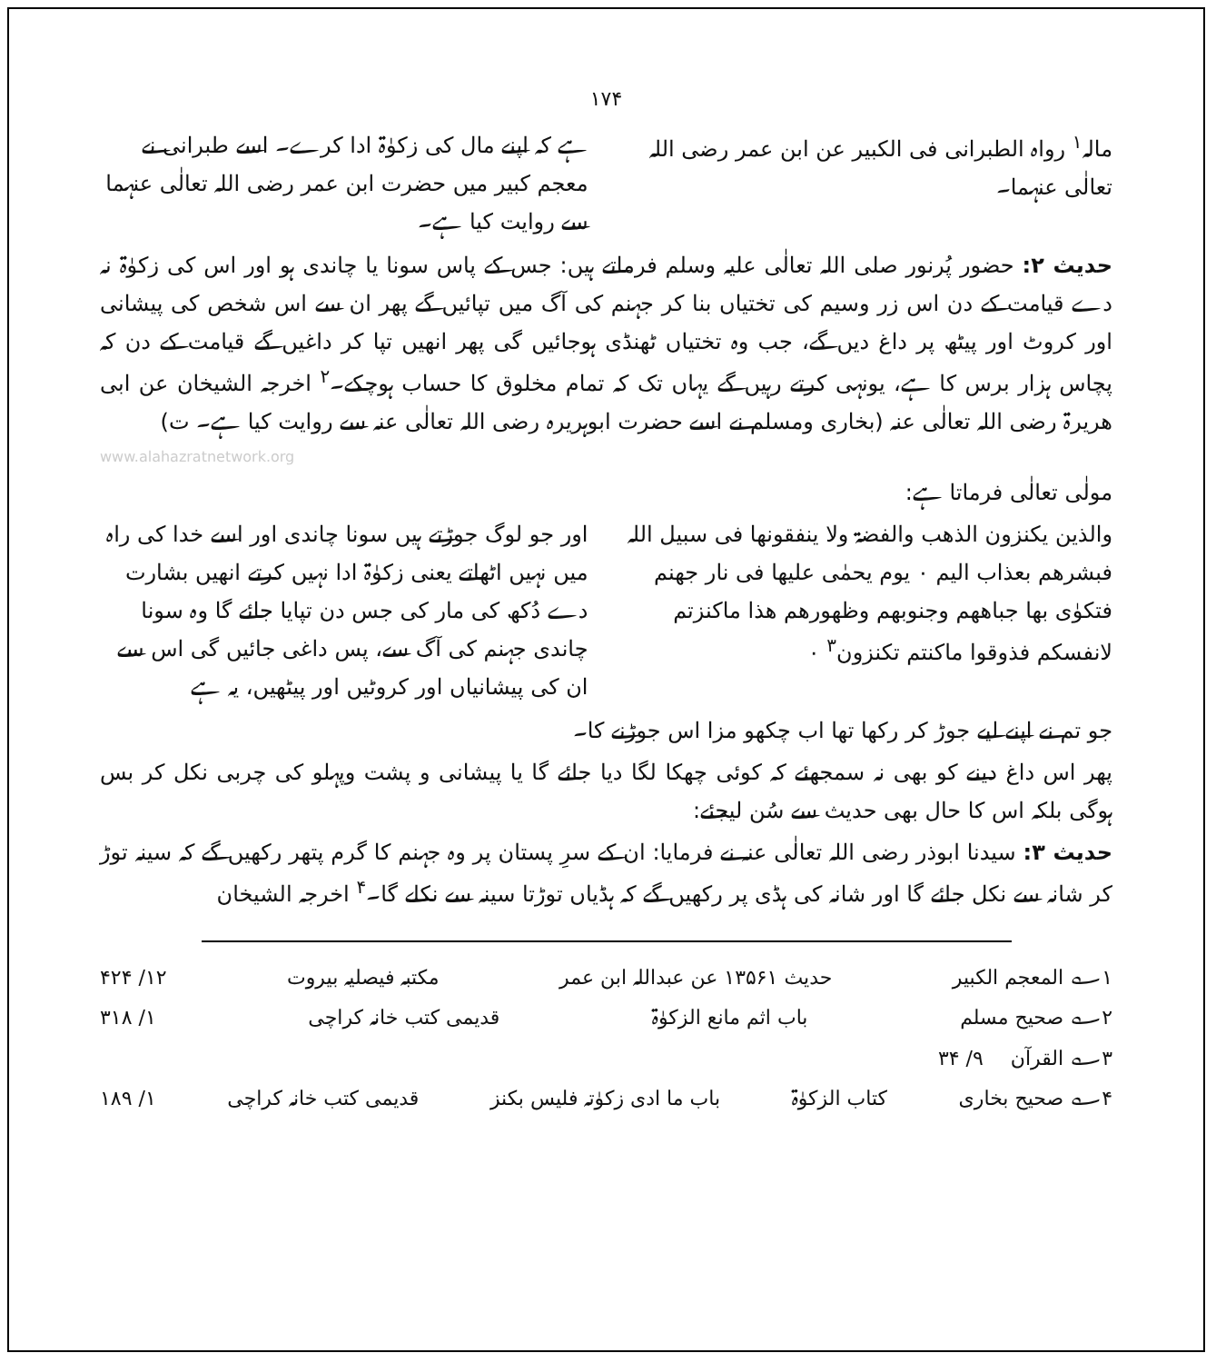۱۷۴
مالہ<sup>۱</sup> رواہ الطبرانی فی الکبیر عن ابن عمر رضی اللہ تعالٰی عنہما۔
ہے کہ اپنے مال کی زکوٰۃ ادا کرے۔ اسے طبرانی نے معجم کبیر میں حضرت ابن عمر رضی اللہ تعالٰی عنہما سے روایت کیا ہے۔
حدیث ۲: حضور پُرنور صلی اللہ تعالٰی علیہ وسلم فرماتے ہیں: جس کے پاس سونا یا چاندی ہو اور اس کی زکوٰۃ نہ دے قیامت کے دن اس زر وسیم کی تختیاں بنا کر جہنم کی آگ میں تپائیں گے پھر ان سے اس شخص کی پیشانی اور کروٹ اور پیٹھ پر داغ دیں گے، جب وہ تختیاں ٹھنڈی ہوجائیں گی پھر انھیں تپا کر داغیں گے قیامت کے دن کہ پچاس ہزار برس کا ہے، یونہی کرتے رہیں گے یہاں تک کہ تمام مخلوق کا حساب ہوچکے۔<sup>۲</sup> اخرجہ الشیخان عن ابی ھریرۃ رضی اللہ تعالٰی عنہ (بخاری ومسلم نے اسے حضرت ابوہریرہ رضی اللہ تعالٰی عنہ سے روایت کیا ہے۔ ت)
www.alahazratnetwork.org
مولٰی تعالٰی فرماتا ہے:
والذین یکنزون الذھب والفضۃ ولا ینفقونھا فی سبیل اللہ فبشرھم بعذاب الیم ۰ یوم یحمٰی علیھا فی نار جھنم فتکوٰی بھا جباھھم وجنوبھم وظھورھم ھذا ماکنزتم لانفسکم فذوقوا ماکنتم تکنزون<sup>۳</sup> ۰
اور جو لوگ جوڑتے ہیں سونا چاندی اور اسے خدا کی راہ میں نہیں اٹھاتے یعنی زکوٰۃ ادا نہیں کرتے انھیں بشارت دے دُکھ کی مار کی جس دن تپایا جائے گا وہ سونا چاندی جہنم کی آگ سے، پس داغی جائیں گی اس سے ان کی پیشانیاں اور کروٹیں اور پیٹھیں، یہ ہے
جو تم نے اپنے لیے جوڑ کر رکھا تھا اب چکھو مزا اس جوڑنے کا۔
پھر اس داغ دینے کو بھی نہ سمجھئے کہ کوئی چھکا لگا دیا جائے گا یا پیشانی و پشت وپہلو کی چربی نکل کر بس ہوگی بلکہ اس کا حال بھی حدیث سے سُن لیجئے:
حدیث ۳: سیدنا ابوذر رضی اللہ تعالٰی عنہ نے فرمایا: ان کے سرِ پستان پر وہ جہنم کا گرم پتھر رکھیں گے کہ سینہ توڑ کر شانہ سے نکل جائے گا اور شانہ کی ہڈی پر رکھیں گے کہ ہڈیاں توڑتا سینہ سے نکلے گا۔<sup>۴</sup> اخرجہ الشیخان
۱؎ المعجم الکبیر حدیث ۱۳۵۶۱ عن عبداللہ ابن عمر مکتبہ فیصلیہ بیروت ۱۲/ ۴۲۴
۲؎ صحیح مسلم باب اثم مانع الزکوٰۃ قدیمی کتب خانہ کراچی ۱/ ۳۱۸
۳؎ القرآن ۹/ ۳۴
۴؎ صحیح بخاری کتاب الزکوٰۃ باب ما ادی زکوٰتہ فلیس بکنز قدیمی کتب خانہ کراچی ۱/ ۱۸۹